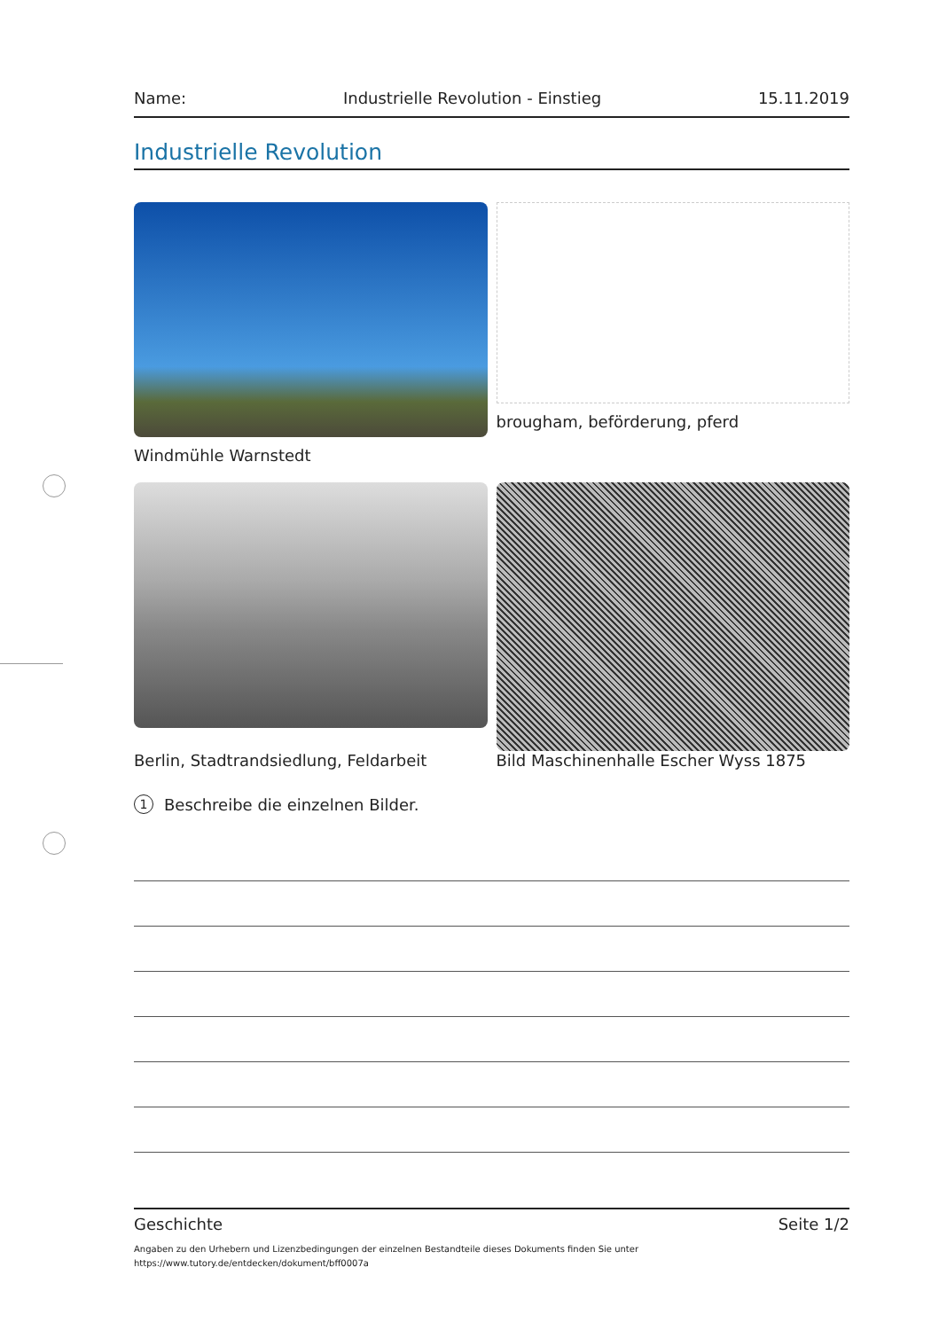Name: Industrielle Revolution - Einstieg 15.11.2019
Industrielle Revolution
Windmühle Warnstedt
brougham, beförderung, pferd
Berlin, Stadtrandsiedlung, Feldarbeit
Bild Maschinenhalle Escher Wyss 1875
1 Beschreibe die einzelnen Bilder.
Geschichte Seite 1/2
Angaben zu den Urhebern und Lizenzbedingungen der einzelnen Bestandteile dieses Dokuments finden Sie unter
https://www.tutory.de/entdecken/dokument/bff0007a